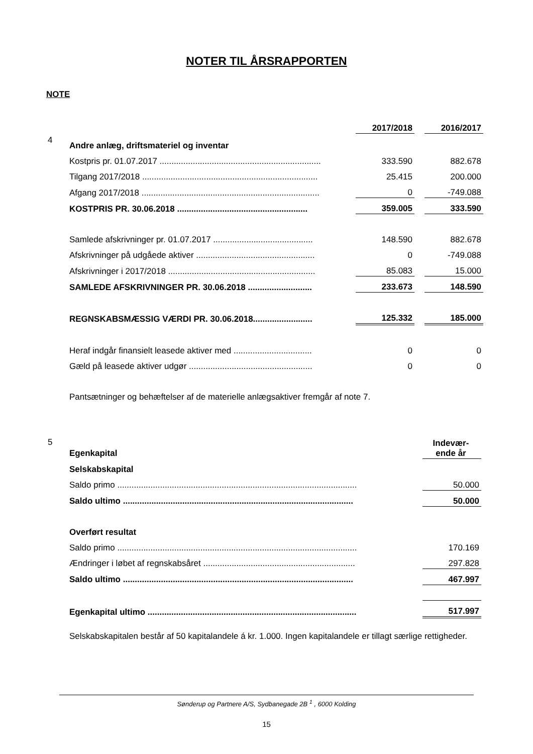NOTER TIL ÅRSRAPPORTEN
NOTE
| | | 2017/2018 | | 2016/2017 |
| 4 | Andre anlæg, driftsmateriel og inventar | | | |
| | Kostpris pr. 01.07.2017 .................................................................... | 333.590 | | 882.678 |
| | Tilgang 2017/2018 .......................................................................... | 25.415 | | 200.000 |
| | Afgang 2017/2018 ........................................................................... | 0 | | -749.088 |
| | KOSTPRIS PR. 30.06.2018 ....................................................... | 359.005 | | 333.590 |
| | Samlede afskrivninger pr. 01.07.2017 .......................................... | 148.590 | | 882.678 |
| | Afskrivninger på udgåede aktiver .................................................. | 0 | | -749.088 |
| | Afskrivninger i 2017/2018 .............................................................. | 85.083 | | 15.000 |
| | SAMLEDE AFSKRIVNINGER PR. 30.06.2018 ........................... | 233.673 | | 148.590 |
| | REGNSKABSMÆSSIG VÆRDI PR. 30.06.2018......................... | 125.332 | | 185.000 |
| | Heraf indgår finansielt leasede aktiver med ................................. | 0 | | 0 |
| | Gæld på leasede aktiver udgør .................................................... | 0 | | 0 |
| | Pantsætninger og behæftelser af de materielle anlægsaktiver fremgår af note 7. | | | |
| 5 | Egenkapital | Indevær- ende år |
| | Selskabskapital | |
| | Saldo primo ..................................................................................................... | 50.000 |
| | Saldo ultimo ................................................................................................. | 50.000 |
| | Overført resultat | |
| | Saldo primo ..................................................................................................... | 170.169 |
| | Ændringer i løbet af regnskabsåret ................................................................ | 297.828 |
| | Saldo ultimo ................................................................................................. | 467.997 |
| | Egenkapital ultimo ........................................................................................ | 517.997 |
| | Selskabskapitalen består af 50 kapitalandele á kr. 1.000. Ingen kapitalandele er tillagt særlige rettigheder. | |
Sønderup og Partnere A/S, Sydbanegade 2B <sup>1</sup> , 6000 Kolding
15